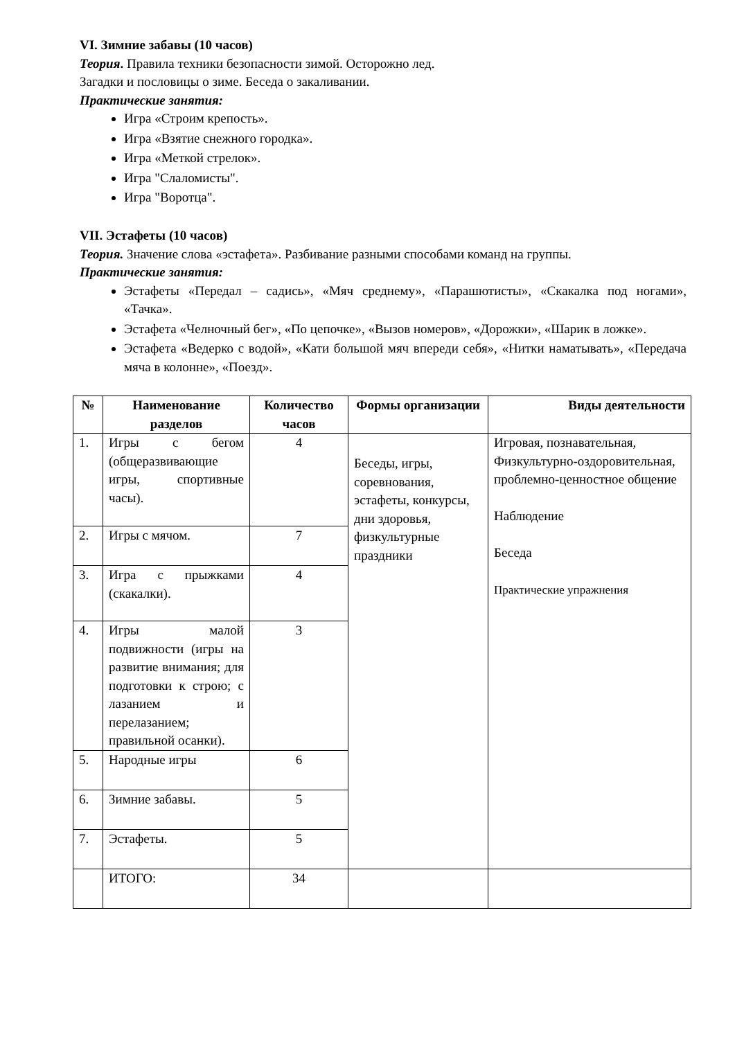VI. Зимние забавы (10 часов)
Теория. Правила техники безопасности зимой. Осторожно лед.
Загадки и пословицы о зиме. Беседа о закаливании.
Практические занятия:
Игра «Строим крепость».
Игра «Взятие снежного городка».
Игра «Меткой стрелок».
Игра "Слаломисты".
Игра "Воротца".
VII. Эстафеты (10 часов)
Теория. Значение слова «эстафета». Разбивание разными способами команд на группы.
Практические занятия:
Эстафеты «Передал – садись», «Мяч среднему», «Парашютисты», «Скакалка под ногами», «Тачка».
Эстафета «Челночный бег», «По цепочке», «Вызов номеров», «Дорожки», «Шарик в ложке».
Эстафета «Ведерко с водой», «Кати большой мяч впереди себя», «Нитки наматывать», «Передача мяча в колонне», «Поезд».
| № | Наименование разделов | Количество часов | Формы организации | Виды деятельности |
| --- | --- | --- | --- | --- |
| 1. | Игры с бегом (общеразвивающие игры, спортивные часы). | 4 | Беседы, игры, соревнования, эстафеты, конкурсы, дни здоровья, физкультурные праздники | Игровая, познавательная, Физкультурно-оздоровительная, проблемно-ценностное общение Наблюдение Беседа Практические упражнения |
| 2. | Игры с мячом. | 7 | | |
| 3. | Игра с прыжками (скакалки). | 4 | | |
| 4. | Игры малой подвижности (игры на развитие внимания; для подготовки к строю; с лазанием и перелазанием; правильной осанки). | 3 | | |
| 5. | Народные игры | 6 | | |
| 6. | Зимние забавы. | 5 | | |
| 7. | Эстафеты. | 5 | | |
| | ИТОГО: | 34 | | |